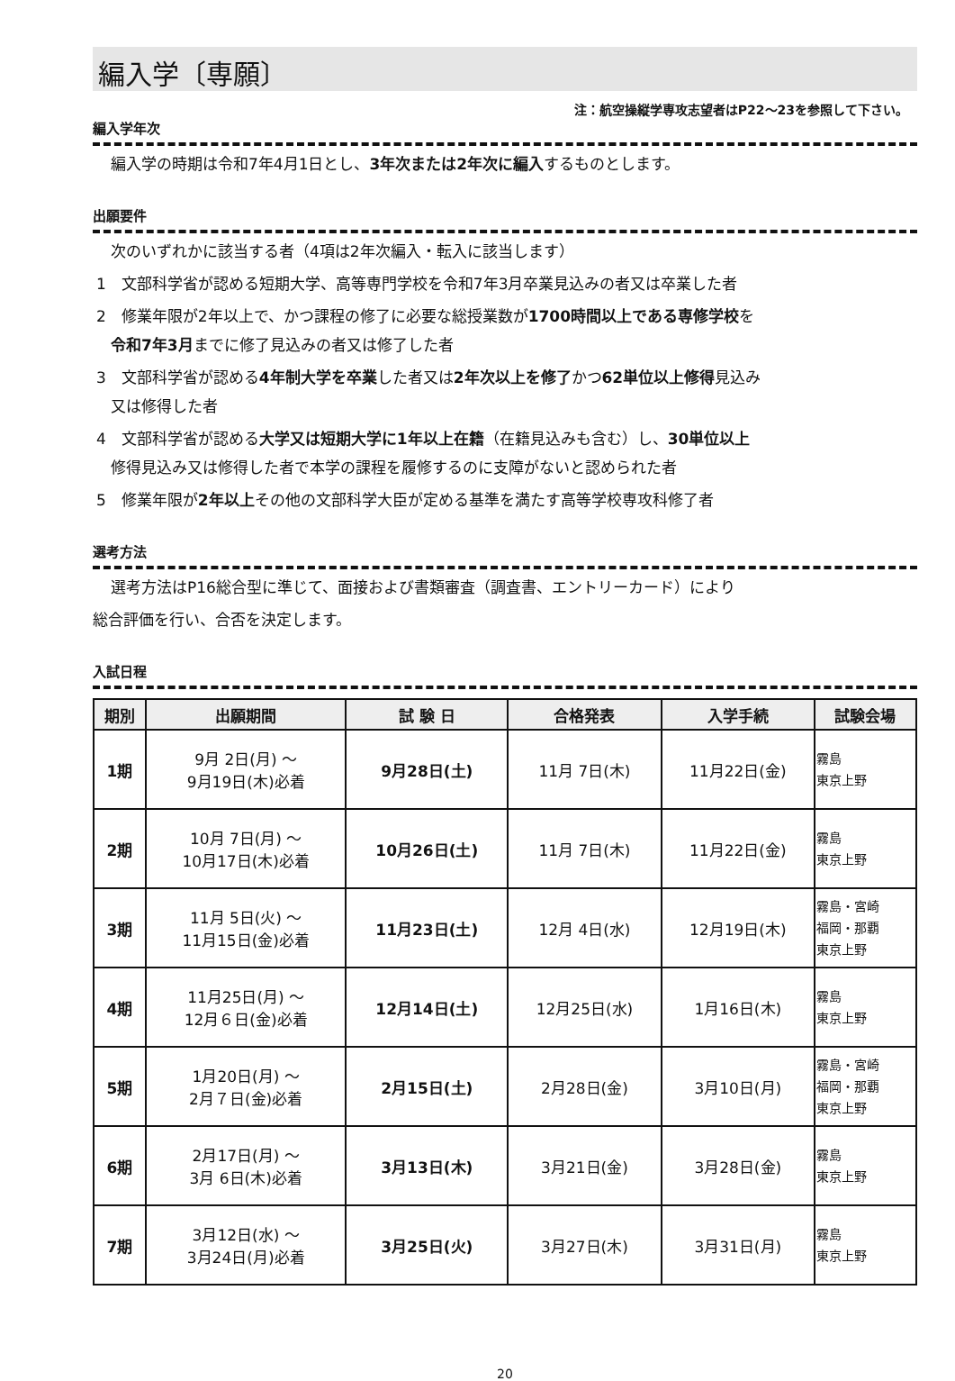編入学〔専願〕
注：航空操縦学専攻志望者はP22～23を参照して下さい。
編入学年次
編入学の時期は令和7年4月1日とし、3年次または2年次に編入するものとします。
出願要件
次のいずれかに該当する者（4項は2年次編入・転入に該当します）
1　文部科学省が認める短期大学、高等専門学校を令和7年3月卒業見込みの者又は卒業した者
2　修業年限が2年以上で、かつ課程の修了に必要な総授業数が1700時間以上である専修学校を
令和7年3月までに修了見込みの者又は修了した者
3　文部科学省が認める4年制大学を卒業した者又は2年次以上を修了かつ62単位以上修得見込み
又は修得した者
4　文部科学省が認める大学又は短期大学に1年以上在籍（在籍見込みも含む）し、30単位以上
修得見込み又は修得した者で本学の課程を履修するのに支障がないと認められた者
5　修業年限が2年以上その他の文部科学大臣が定める基準を満たす高等学校専攻科修了者
選考方法
選考方法はP16総合型に準じて、面接および書類審査（調査書、エントリーカード）により
総合評価を行い、合否を決定します。
入試日程
| 期別 | 出願期間 | 試 験 日 | 合格発表 | 入学手続 | 試験会場 |
| --- | --- | --- | --- | --- | --- |
| 1期 | 9月 2日(月) ～ 9月19日(木)必着 | 9月28日(土) | 11月 7日(木) | 11月22日(金) | 霧島 東京上野 |
| 2期 | 10月 7日(月) ～ 10月17日(木)必着 | 10月26日(土) | 11月 7日(木) | 11月22日(金) | 霧島 東京上野 |
| 3期 | 11月 5日(火) ～ 11月15日(金)必着 | 11月23日(土) | 12月 4日(水) | 12月19日(木) | 霧島・宮崎 福岡・那覇 東京上野 |
| 4期 | 11月25日(月) ～ 12月６日(金)必着 | 12月14日(土) | 12月25日(水) | 1月16日(木) | 霧島 東京上野 |
| 5期 | 1月20日(月) ～ 2月７日(金)必着 | 2月15日(土) | 2月28日(金) | 3月10日(月) | 霧島・宮崎 福岡・那覇 東京上野 |
| 6期 | 2月17日(月) ～ 3月 6日(木)必着 | 3月13日(木) | 3月21日(金) | 3月28日(金) | 霧島 東京上野 |
| 7期 | 3月12日(水) ～ 3月24日(月)必着 | 3月25日(火) | 3月27日(木) | 3月31日(月) | 霧島 東京上野 |
20